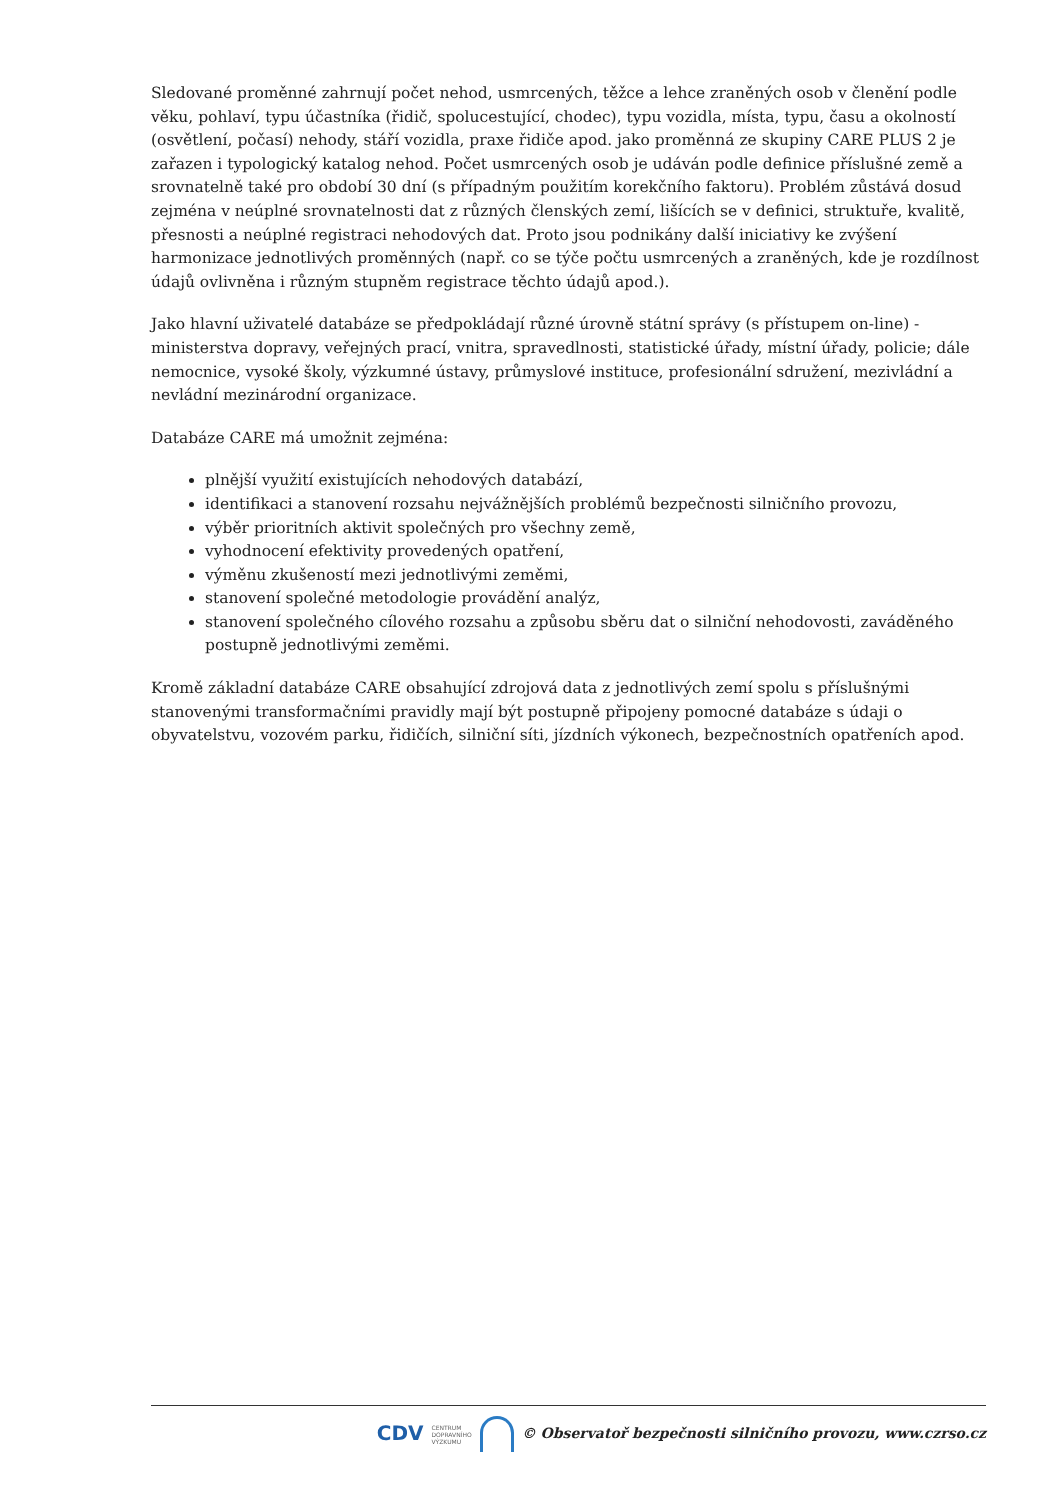Sledované proměnné zahrnují počet nehod, usmrcených, těžce a lehce zraněných osob v členění podle věku, pohlaví, typu účastníka (řidič, spolucestující, chodec), typu vozidla, místa, typu, času a okolností (osvětlení, počasí) nehody, stáří vozidla, praxe řidiče apod. jako proměnná ze skupiny CARE PLUS 2 je zařazen i typologický katalog nehod. Počet usmrcených osob je udáván podle definice příslušné země a srovnatelně také pro období 30 dní (s případným použitím korekčního faktoru). Problém zůstává dosud zejména v neúplné srovnatelnosti dat z různých členských zemí, lišících se v definici, struktuře, kvalitě, přesnosti a neúplné registraci nehodových dat. Proto jsou podnikány další iniciativy ke zvýšení harmonizace jednotlivých proměnných (např. co se týče počtu usmrcených a zraněných, kde je rozdílnost údajů ovlivněna i různým stupněm registrace těchto údajů apod.).
Jako hlavní uživatelé databáze se předpokládají různé úrovně státní správy (s přístupem on-line) - ministerstva dopravy, veřejných prací, vnitra, spravedlnosti, statistické úřady, místní úřady, policie; dále nemocnice, vysoké školy, výzkumné ústavy, průmyslové instituce, profesionální sdružení, mezivládní a nevládní mezinárodní organizace.
Databáze CARE má umožnit zejména:
plnější využití existujících nehodových databází,
identifikaci a stanovení rozsahu nejvážnějších problémů bezpečnosti silničního provozu,
výběr prioritních aktivit společných pro všechny země,
vyhodnocení efektivity provedených opatření,
výměnu zkušeností mezi jednotlivými zeměmi,
stanovení společné metodologie provádění analýz,
stanovení společného cílového rozsahu a způsobu sběru dat o silniční nehodovosti, zaváděného postupně jednotlivými zeměmi.
Kromě základní databáze CARE obsahující zdrojová data z jednotlivých zemí spolu s příslušnými stanovenými transformačními pravidly mají být postupně připojeny pomocné databáze s údaji o obyvatelstvu, vozovém parku, řidičích, silniční síti, jízdních výkonech, bezpečnostních opatřeních apod.
CDV CENTRUM
DOPRAVNÍHO
VÝZKUMU
© Observatoř bezpečnosti silničního provozu, www.czrso.cz